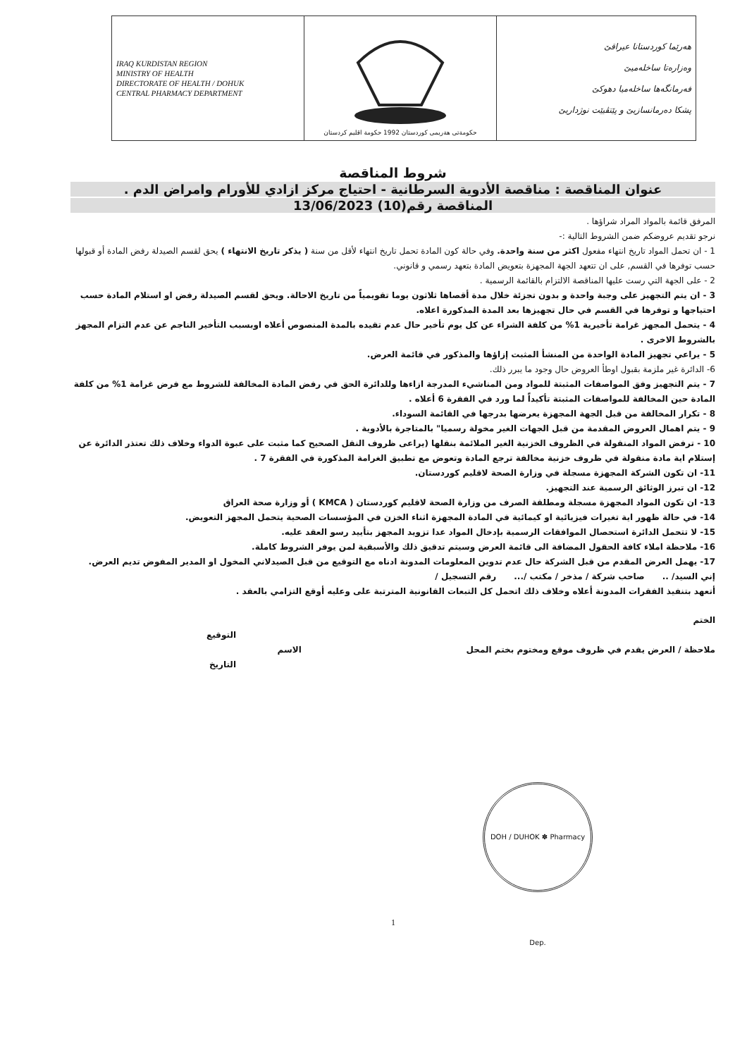| IRAQ KURDISTAN REGION MINISTRY OF HEALTH DIRECTORATE OF HEALTH / DOHUK CENTRAL PHARMACY DEPARTMENT | حكومةتى هةريمى كوردستان 1992 حكومة اقليم كردستان | هەرێما کوردستانا عیراقێ وەزارەتا ساخلەمیێ فەرمانگەها ساخلەمیا دهوکێ پشکا دەرمانسازیێ و پێتڤیێت نوژداریێ |
شروط المناقصة
عنوان المناقصة : مناقصة الأدوية السرطانية - احتياج مركز ازادي للأورام وامراض الدم .
المناقصة رقم(10) 13/06/2023
المرفق قائمة بالمواد المراد شراؤها .
نرجو تقديم عروضكم ضمن الشروط التالية :-
1 - ان تحمل المواد تاريخ انتهاء مفعول اكثر من سنة واحدة. وفي حالة كون المادة تحمل تاريخ انتهاء لأقل من سنة ( يذكر تاريخ الانتهاء ) يحق لقسم الصيدلة رفض المادة أو قبولها حسب توفرها في القسم, على ان تتعهد الجهة المجهزة بتعويض المادة بتعهد رسمي و قانوني.
2 - على الجهة التي رست عليها المناقصة الالتزام بالقائمة الرسمية .
3 - ان يتم التجهيز على وجبة واحدة و بدون تجزئة خلال مدة أقصاها ثلاثون يوما تقويمياً من تاريخ الاحالة. ويحق لقسم الصيدلة رفض او استلام المادة حسب احتياجها و توفرها في القسم في حال تجهيزها بعد المدة المذكورة اعلاه.
4 - يتحمل المجهز غرامة تأخيرية 1% من كلفة الشراء عن كل يوم تأخير حال عدم تقيده بالمدة المنصوص أعلاه اوبسبب التأخير الناجم عن عدم التزام المجهز بالشروط الاخرى .
5 - يراعي تجهيز المادة الواحدة من المنشأ المثبت إزاؤها والمذكور في قائمة العرض.
6- الدائرة غير ملزمة بقبول اوطأ العروض حال وجود ما يبرر ذلك.
7 - يتم التجهيز وفق المواصفات المثبتة للمواد ومن المناشيء المدرجة ازاءها وللدائرة الحق في رفض المادة المخالفة للشروط مع فرض غرامة 1% من كلفة المادة حين المخالفة للمواصفات المثبتة تأكيداً لما ورد في الفقرة 6 أعلاه .
8 - تكرار المخالفة من قبل الجهة المجهزة يعرضها بدرجها في القائمة السوداء.
9 - يتم اهمال العروض المقدمة من قبل الجهات الغير مخولة رسميا" بالمتاجرة بالأدوية .
10 - ترفض المواد المنقولة في الظروف الخزنية الغير الملائمة بنقلها (يراعى ظروف النقل الصحيح كما مثبت على عبوة الدواء وخلاف ذلك تعتذر الدائرة عن إستلام اية مادة منقولة في ظروف خزنية مخالفة ترجع المادة وتعوض مع تطبيق الغرامة المذكورة في الفقرة 7 .
11- ان تكون الشركة المجهزة مسجلة في وزارة الصحة لاقليم كوردستان.
12- ان تبرز الوثائق الرسمية عند التجهيز.
13- ان تكون المواد المجهزة مسجلة ومطلقة الصرف من وزارة الصحة لاقليم كوردستان ( KMCA ) أو وزارة صحة العراق
14- في حالة ظهور اية تغيرات فيزيائية او كيمائية في المادة المجهزة اثناء الخزن في المؤسسات الصحية يتحمل المجهز التعويض.
15- لا تتحمل الدائرة استحصال الموافقات الرسمية بإدخال المواد عدا تزويد المجهز بتأييد رسو العقد عليه.
16- ملاحظة املاء كافة الحقول المضافة الى قائمة العرض وسيتم تدقيق ذلك والأسبقية لمن يوفر الشروط كاملة.
17- يهمل العرض المقدم من قبل الشركة حال عدم تدوين المعلومات المدونة ادناه مع التوقيع من قبل الصيدلاني المخول او المدير المفوض تديم العرض.
إني السيد/ .. صاحب شركة / مذخر / مكتب /... رقم التسجيل /
أتعهد بتنفيذ الفقرات المدونة أعلاه وخلاف ذلك اتحمل كل التبعات القانونية المترتبة على وعليه أوقع التزامي بالعقد .
الختم
التوقيع
ملاحظة / العرض يقدم في ظروف موقع ومختوم بختم المحل الاسم
التاريخ
DOH / DUHOK ✽ Pharmacy Dep.
1